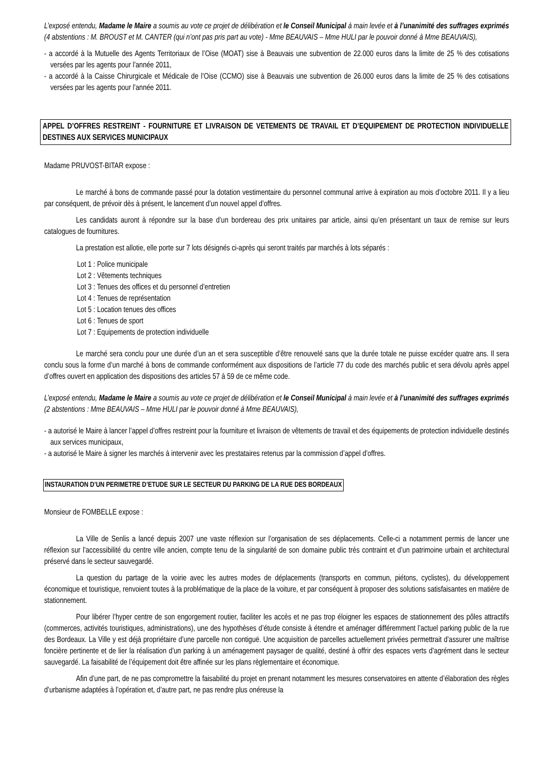L’exposé entendu, Madame le Maire a soumis au vote ce projet de délibération et le Conseil Municipal à main levée et à l’unanimité des suffrages exprimés (4 abstentions : M. BROUST et M. CANTER (qui n’ont pas pris part au vote) - Mme BEAUVAIS – Mme HULI par le pouvoir donné à Mme BEAUVAIS),
- a accordé à la Mutuelle des Agents Territoriaux de l’Oise (MOAT) sise à Beauvais une subvention de 22.000 euros dans la limite de 25 % des cotisations versées par les agents pour l’année 2011,
- a accordé à la Caisse Chirurgicale et Médicale de l’Oise (CCMO) sise à Beauvais une subvention de 26.000 euros dans la limite de 25 % des cotisations versées par les agents pour l’année 2011.
APPEL D’OFFRES RESTREINT - FOURNITURE ET LIVRAISON DE VETEMENTS DE TRAVAIL ET D’EQUIPEMENT DE PROTECTION INDIVIDUELLE DESTINES AUX SERVICES MUNICIPAUX
Madame PRUVOST-BITAR expose :
Le marché à bons de commande passé pour la dotation vestimentaire du personnel communal arrive à expiration au mois d’octobre 2011. Il y a lieu par conséquent, de prévoir dès à présent, le lancement d’un nouvel appel d’offres.
Les candidats auront à répondre sur la base d’un bordereau des prix unitaires par article, ainsi qu’en présentant un taux de remise sur leurs catalogues de fournitures.
La prestation est allotie, elle porte sur 7 lots désignés ci-après qui seront traités par marchés à lots séparés :
Lot 1 : Police municipale
Lot 2 : Vêtements techniques
Lot 3 : Tenues des offices et du personnel d’entretien
Lot 4 : Tenues de représentation
Lot 5 : Location tenues des offices
Lot 6 : Tenues de sport
Lot 7 : Equipements de protection individuelle
Le marché sera conclu pour une durée d’un an et sera susceptible d’être renouvelé sans que la durée totale ne puisse excéder quatre ans. Il sera conclu sous la forme d’un marché à bons de commande conformément aux dispositions de l’article 77 du code des marchés public et sera dévolu après appel d’offres ouvert en application des dispositions des articles 57 à 59 de ce même code.
L’exposé entendu, Madame le Maire a soumis au vote ce projet de délibération et le Conseil Municipal à main levée et à l’unanimité des suffrages exprimés (2 abstentions : Mme BEAUVAIS – Mme HULI par le pouvoir donné à Mme BEAUVAIS),
- a autorisé le Maire à lancer l’appel d’offres restreint pour la fourniture et livraison de vêtements de travail et des équipements de protection individuelle destinés aux services municipaux,
- a autorisé le Maire à signer les marchés à intervenir avec les prestataires retenus par la commission d’appel d’offres.
INSTAURATION D’UN PERIMETRE D’ETUDE SUR LE SECTEUR DU PARKING DE LA RUE DES BORDEAUX
Monsieur de FOMBELLE expose :
La Ville de Senlis a lancé depuis 2007 une vaste réflexion sur l’organisation de ses déplacements. Celle-ci a notamment permis de lancer une réflexion sur l’accessibilité du centre ville ancien, compte tenu de la singularité de son domaine public très contraint et d’un patrimoine urbain et architectural préservé dans le secteur sauvegardé.
La question du partage de la voirie avec les autres modes de déplacements (transports en commun, piétons, cyclistes), du développement économique et touristique, renvoient toutes à la problématique de la place de la voiture, et par conséquent à proposer des solutions satisfaisantes en matière de stationnement.
Pour libérer l’hyper centre de son engorgement routier, faciliter les accès et ne pas trop éloigner les espaces de stationnement des pôles attractifs (commerces, activités touristiques, administrations), une des hypothèses d’étude consiste à étendre et aménager différemment l’actuel parking public de la rue des Bordeaux. La Ville y est déjà propriétaire d’une parcelle non contiguë. Une acquisition de parcelles actuellement privées permettrait d’assurer une maîtrise foncière pertinente et de lier la réalisation d’un parking à un aménagement paysager de qualité, destiné à offrir des espaces verts d’agrément dans le secteur sauvegardé. La faisabilité de l’équipement doit être affinée sur les plans règlementaire et économique.
Afin d’une part, de ne pas compromettre la faisabilité du projet en prenant notamment les mesures conservatoires en attente d’élaboration des règles d’urbanisme adaptées à l’opération et, d’autre part, ne pas rendre plus onéreuse la